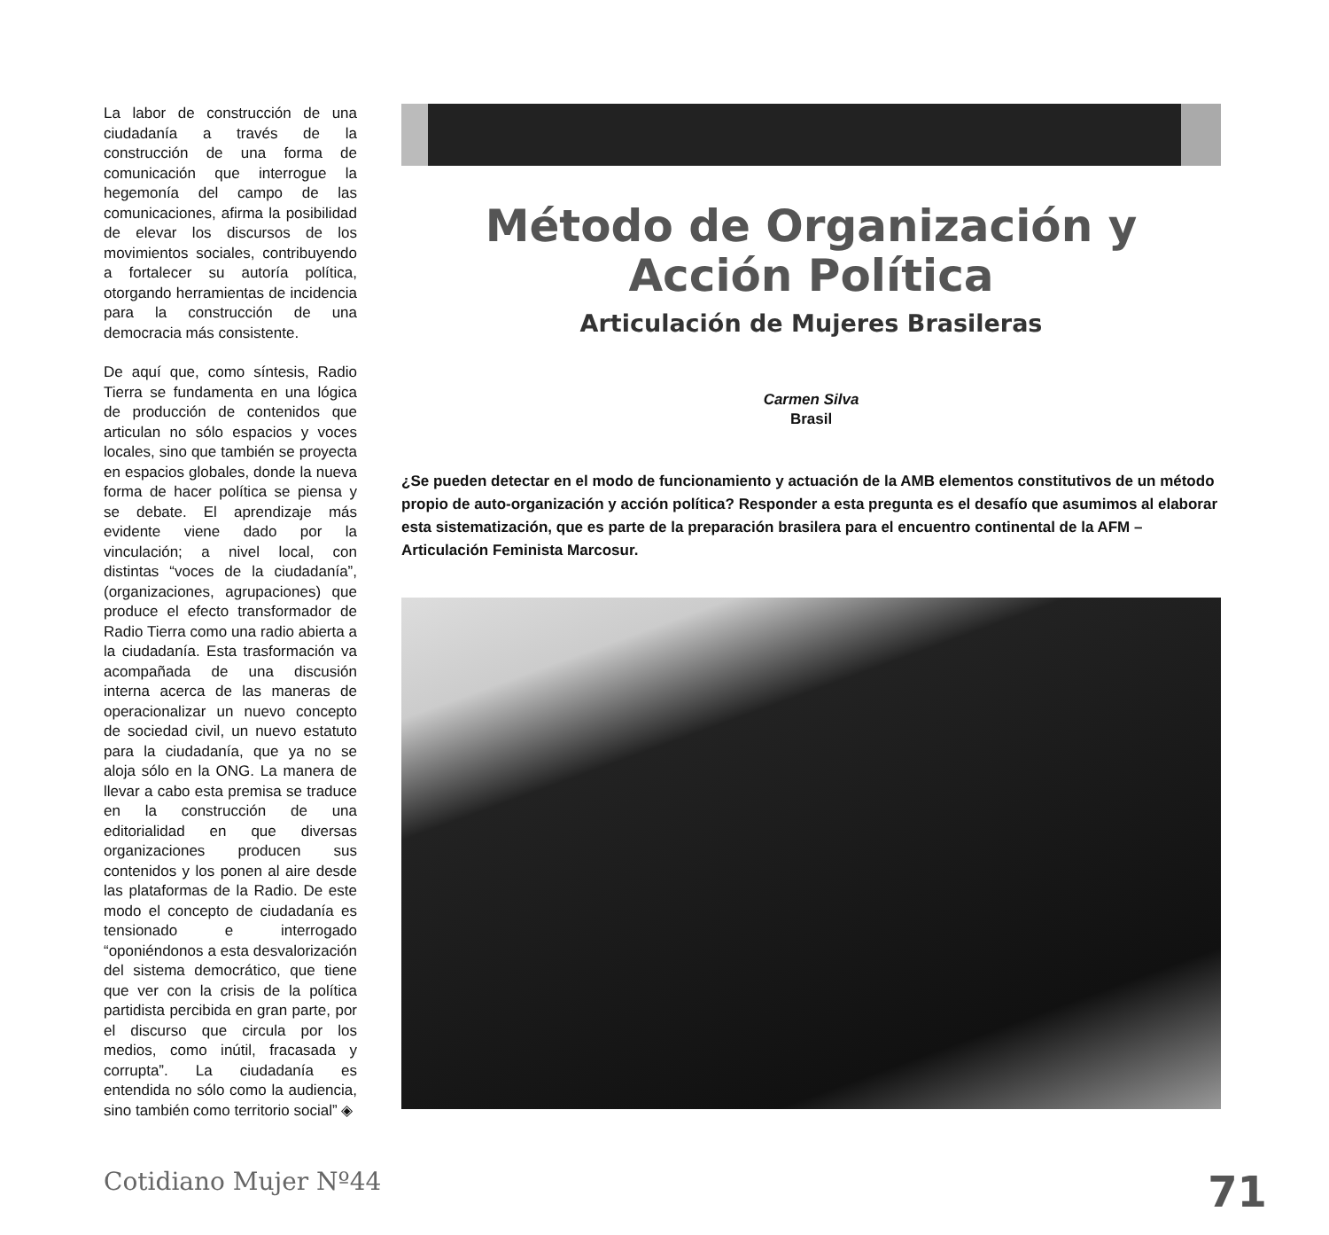La labor de construcción de una ciudadanía a través de la construcción de una forma de comunicación que interrogue la hegemonía del campo de las comunicaciones, afirma la posibilidad de elevar los discursos de los movimientos sociales, contribuyendo a fortalecer su autoría política, otorgando herramientas de incidencia para la construcción de una democracia más consistente.
De aquí que, como síntesis, Radio Tierra se fundamenta en una lógica de producción de contenidos que articulan no sólo espacios y voces locales, sino que también se proyecta en espacios globales, donde la nueva forma de hacer política se piensa y se debate. El aprendizaje más evidente viene dado por la vinculación; a nivel local, con distintas “voces de la ciudadanía”, (organizaciones, agrupaciones) que produce el efecto transformador de Radio Tierra como una radio abierta a la ciudadanía. Esta trasformación va acompañada de una discusión interna acerca de las maneras de operacionalizar un nuevo concepto de sociedad civil, un nuevo estatuto para la ciudadanía, que ya no se aloja sólo en la ONG. La manera de llevar a cabo esta premisa se traduce en la construcción de una editorialidad en que diversas organizaciones producen sus contenidos y los ponen al aire desde las plataformas de la Radio. De este modo el concepto de ciudadanía es tensionado e interrogado “oponiéndonos a esta desvalorización del sistema democrático, que tiene que ver con la crisis de la política partidista percibida en gran parte, por el discurso que circula por los medios, como inútil, fracasada y corrupta”. La ciudadanía es entendida no sólo como la audiencia, sino también como territorio social” ◈
Método de Organización y
Acción Política
Articulación de Mujeres Brasileras
Carmen Silva
Brasil
¿Se pueden detectar en el modo de funcionamiento y actuación de la AMB elementos constitutivos de un método propio de auto-organización y acción política? Responder a esta pregunta es el desafío que asumimos al elaborar esta sistematización, que es parte de la preparación brasilera para el encuentro continental de la AFM – Articulación Feminista Marcosur.
Cotidiano Mujer Nº44 71